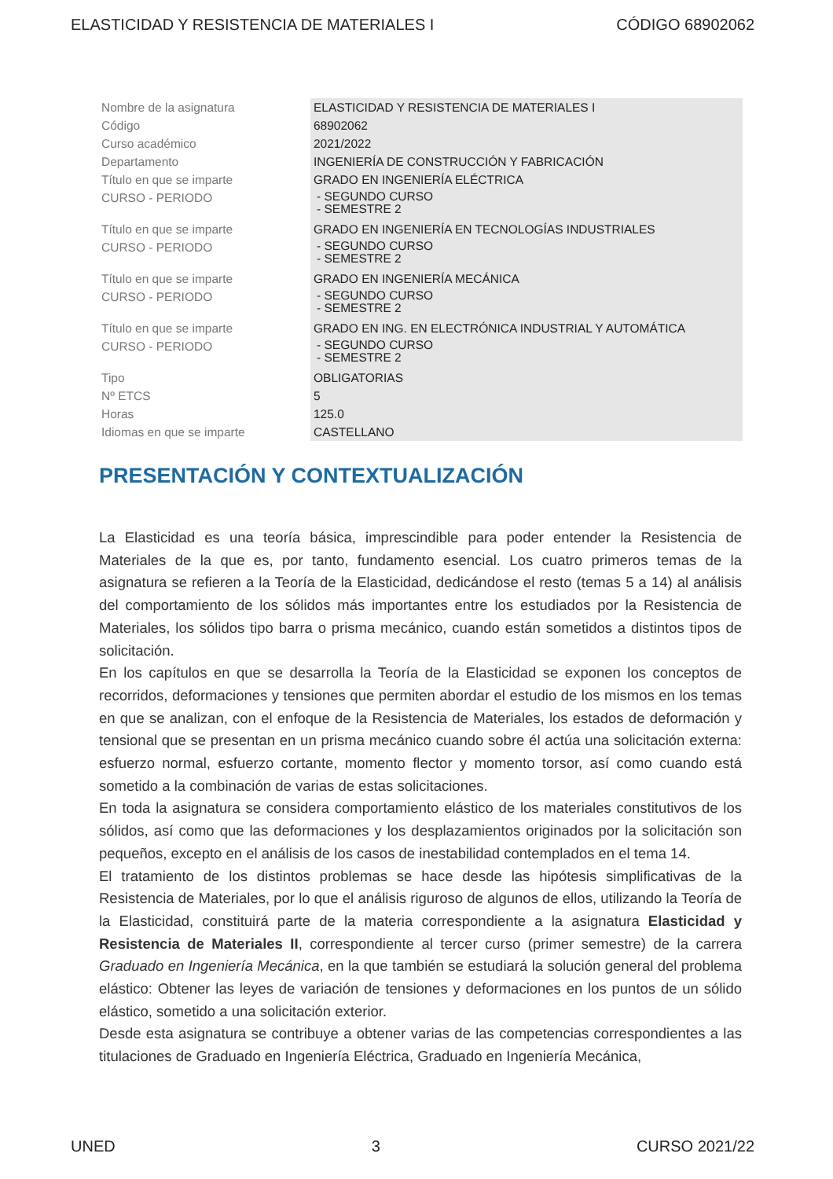ELASTICIDAD Y RESISTENCIA DE MATERIALES I CÓDIGO 68902062
| Nombre de la asignatura | ELASTICIDAD Y RESISTENCIA DE MATERIALES I |
| Código | 68902062 |
| Curso académico | 2021/2022 |
| Departamento | INGENIERÍA DE CONSTRUCCIÓN Y FABRICACIÓN |
| Título en que se imparte | GRADO EN INGENIERÍA ELÉCTRICA |
| CURSO - PERIODO | - SEGUNDO CURSO - SEMESTRE 2 |
| Título en que se imparte | GRADO EN INGENIERÍA EN TECNOLOGÍAS INDUSTRIALES |
| CURSO - PERIODO | - SEGUNDO CURSO - SEMESTRE 2 |
| Título en que se imparte | GRADO EN INGENIERÍA MECÁNICA |
| CURSO - PERIODO | - SEGUNDO CURSO - SEMESTRE 2 |
| Título en que se imparte | GRADO EN ING. EN ELECTRÓNICA INDUSTRIAL Y AUTOMÁTICA |
| CURSO - PERIODO | - SEGUNDO CURSO - SEMESTRE 2 |
| Tipo | OBLIGATORIAS |
| Nº ETCS | 5 |
| Horas | 125.0 |
| Idiomas en que se imparte | CASTELLANO |
PRESENTACIÓN Y CONTEXTUALIZACIÓN
La Elasticidad es una teoría básica, imprescindible para poder entender la Resistencia de Materiales de la que es, por tanto, fundamento esencial. Los cuatro primeros temas de la asignatura se refieren a la Teoría de la Elasticidad, dedicándose el resto (temas 5 a 14) al análisis del comportamiento de los sólidos más importantes entre los estudiados por la Resistencia de Materiales, los sólidos tipo barra o prisma mecánico, cuando están sometidos a distintos tipos de solicitación.
En los capítulos en que se desarrolla la Teoría de la Elasticidad se exponen los conceptos de recorridos, deformaciones y tensiones que permiten abordar el estudio de los mismos en los temas en que se analizan, con el enfoque de la Resistencia de Materiales, los estados de deformación y tensional que se presentan en un prisma mecánico cuando sobre él actúa una solicitación externa: esfuerzo normal, esfuerzo cortante, momento flector y momento torsor, así como cuando está sometido a la combinación de varias de estas solicitaciones.
En toda la asignatura se considera comportamiento elástico de los materiales constitutivos de los sólidos, así como que las deformaciones y los desplazamientos originados por la solicitación son pequeños, excepto en el análisis de los casos de inestabilidad contemplados en el tema 14.
El tratamiento de los distintos problemas se hace desde las hipótesis simplificativas de la Resistencia de Materiales, por lo que el análisis riguroso de algunos de ellos, utilizando la Teoría de la Elasticidad, constituirá parte de la materia correspondiente a la asignatura Elasticidad y Resistencia de Materiales II, correspondiente al tercer curso (primer semestre) de la carrera Graduado en Ingeniería Mecánica, en la que también se estudiará la solución general del problema elástico: Obtener las leyes de variación de tensiones y deformaciones en los puntos de un sólido elástico, sometido a una solicitación exterior.
Desde esta asignatura se contribuye a obtener varias de las competencias correspondientes a las titulaciones de Graduado en Ingeniería Eléctrica, Graduado en Ingeniería Mecánica,
UNED 3 CURSO 2021/22